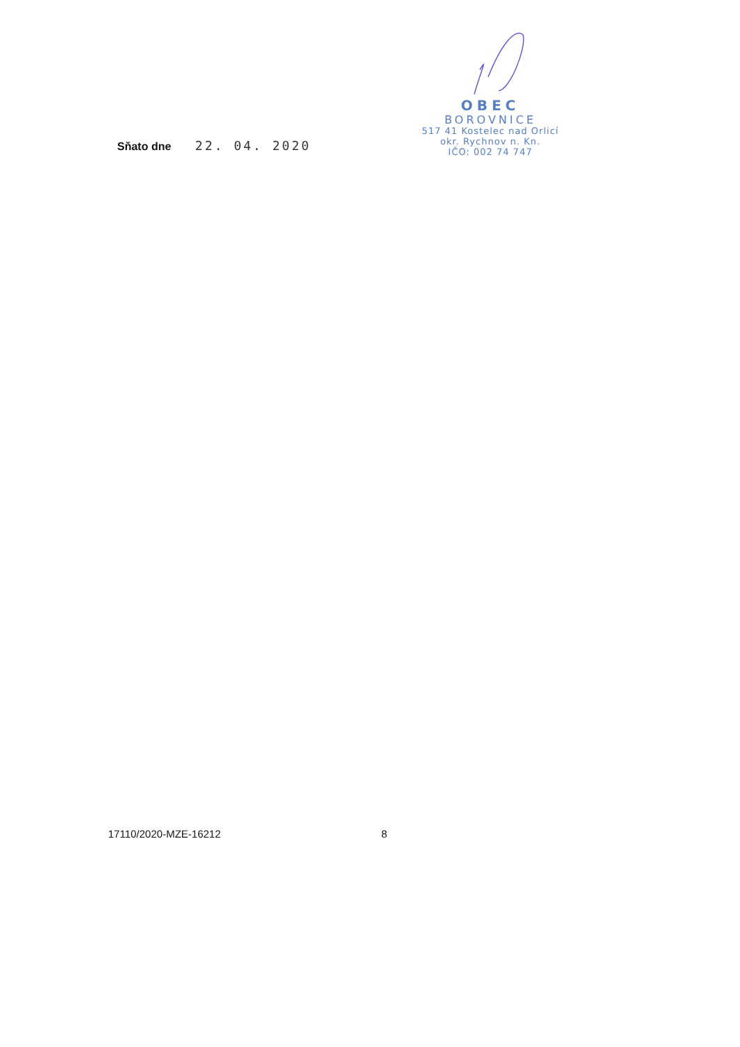Sňato dne 22. 04. 2020
OBEC
BOROVNICE
517 41 Kostelec nad Orlicí
okr. Rychnov n. Kn.
IČO: 002 74 747
17110/2020-MZE-16212 8